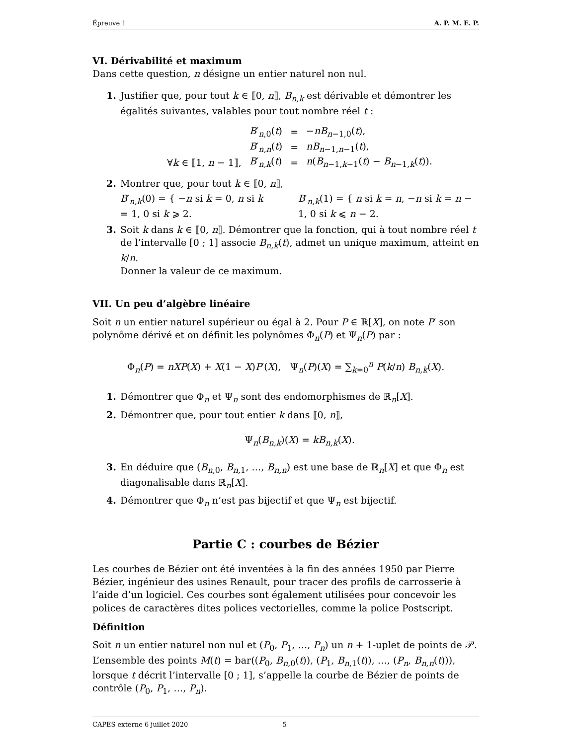Épreuve 1 A. P. M. E. P.
VI. Dérivabilité et maximum
Dans cette question, n désigne un entier naturel non nul.
1. Justifier que, pour tout k ∈ ⟦0, n⟧, B<sub>n,k</sub> est dérivable et démontrer les égalités suivantes, valables pour tout nombre réel t :
| | B ′<sub>n,0</sub>( t ) | = | − nB<sub>n−1,0</sub>( t ), |
| | B ′<sub>n,n</sub>( t ) | = | nB<sub>n−1,n−1</sub>( t ), |
| ∀ k ∈ ⟦1, n − 1⟧, | B ′<sub>n,k</sub>( t ) | = | n ( B<sub>n−1,k−1</sub>( t ) − B<sub>n−1,k</sub>( t )). |
2. Montrer que, pour tout k ∈ ⟦0, n⟧,
B′<sub>n,k</sub>(0) = { −n si k = 0, n si k = 1, 0 si k ⩾ 2.
B′<sub>n,k</sub>(1) = { n si k = n, −n si k = n − 1, 0 si k ⩽ n − 2.
3. Soit k dans k ∈ ⟦0, n⟧. Démontrer que la fonction, qui à tout nombre réel t de l’intervalle [0 ; 1] associe B<sub>n,k</sub>(t), admet un unique maximum, atteint en k/n.
Donner la valeur de ce maximum.
VII. Un peu d’algèbre linéaire
Soit n un entier naturel supérieur ou égal à 2. Pour P ∈ ℝ[X], on note P′ son polynôme dérivé et on définit les polynômes Φ<sub>n</sub>(P) et Ψ<sub>n</sub>(P) par :
Φ<sub>n</sub>(P) = nXP(X) + X(1 − X)P′(X), Ψ<sub>n</sub>(P)(X) = ∑<sub>k=0</sub><sup>n</sup> P(k/n) B<sub>n,k</sub>(X).
1. Démontrer que Φ<sub>n</sub> et Ψ<sub>n</sub> sont des endomorphismes de ℝ<sub>n</sub>[X].
2. Démontrer que, pour tout entier k dans ⟦0, n⟧,
Ψ<sub>n</sub>(B<sub>n,k</sub>)(X) = kB<sub>n,k</sub>(X).
3. En déduire que (B<sub>n,0</sub>, B<sub>n,1</sub>, …, B<sub>n,n</sub>) est une base de ℝ<sub>n</sub>[X] et que Φ<sub>n</sub> est diagonalisable dans ℝ<sub>n</sub>[X].
4. Démontrer que Φ<sub>n</sub> n’est pas bijectif et que Ψ<sub>n</sub> est bijectif.
Partie C : courbes de Bézier
Les courbes de Bézier ont été inventées à la fin des années 1950 par Pierre Bézier, ingénieur des usines Renault, pour tracer des profils de carrosserie à l’aide d’un logiciel. Ces courbes sont également utilisées pour concevoir les polices de caractères dites polices vectorielles, comme la police Postscript.
Définition
Soit n un entier naturel non nul et (P<sub>0</sub>, P<sub>1</sub>, …, P<sub>n</sub>) un n + 1-uplet de points de 𝒫.
L’ensemble des points M(t) = bar((P<sub>0</sub>, B<sub>n,0</sub>(t)), (P<sub>1</sub>, B<sub>n,1</sub>(t)), …, (P<sub>n</sub>, B<sub>n,n</sub>(t))), lorsque t décrit l’intervalle [0 ; 1], s’appelle la courbe de Bézier de points de contrôle (P<sub>0</sub>, P<sub>1</sub>, …, P<sub>n</sub>).
CAPES externe 6 juillet 2020 5